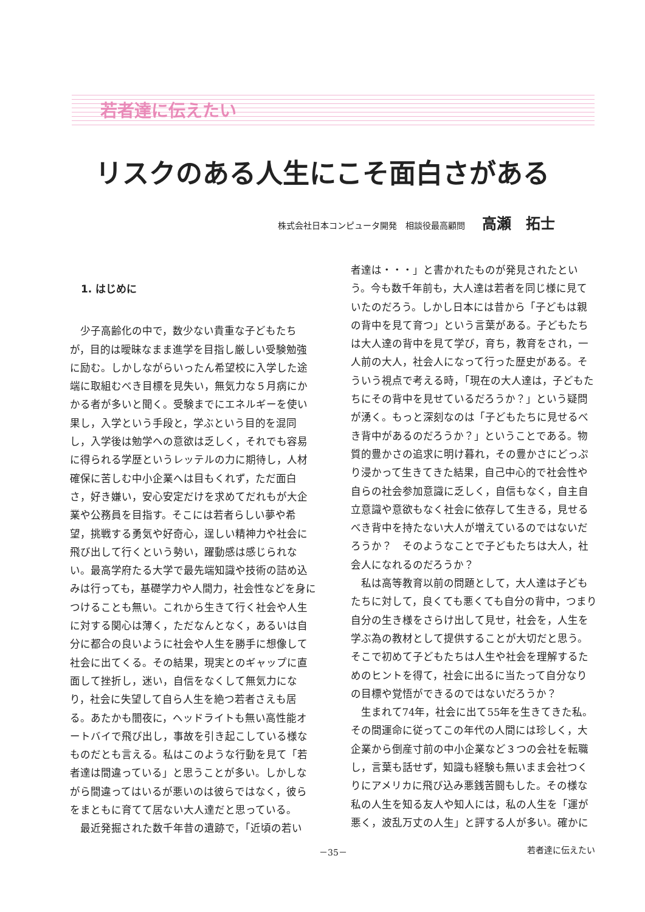若者達に伝えたい
リスクのある人生にこそ面白さがある
株式会社日本コンピュータ開発　相談役最高顧問 高瀬　拓士
1. はじめに
少子高齢化の中で，数少ない貴重な子どもたちが，目的は曖昧なまま進学を目指し厳しい受験勉強に励む。しかしながらいったん希望校に入学した途端に取組むべき目標を見失い，無気力な５月病にかかる者が多いと聞く。受験までにエネルギーを使い果し，入学という手段と，学ぶという目的を混同し，入学後は勉学への意欲は乏しく，それでも容易に得られる学歴というレッテルの力に期待し，人材確保に苦しむ中小企業へは目もくれず，ただ面白さ，好き嫌い，安心安定だけを求めてだれもが大企業や公務員を目指す。そこには若者らしい夢や希望，挑戦する勇気や好奇心，逞しい精神力や社会に飛び出して行くという勢い，躍動感は感じられない。最高学府たる大学で最先端知識や技術の詰め込みは行っても，基礎学力や人間力，社会性などを身につけることも無い。これから生きて行く社会や人生に対する関心は薄く，ただなんとなく，あるいは自分に都合の良いように社会や人生を勝手に想像して社会に出てくる。その結果，現実とのギャップに直面して挫折し，迷い，自信をなくして無気力になり，社会に失望して自ら人生を絶つ若者さえも居る。あたかも闇夜に，ヘッドライトも無い高性能オートバイで飛び出し，事故を引き起こしている様なものだとも言える。私はこのような行動を見て「若者達は間違っている」と思うことが多い。しかしながら間違ってはいるが悪いのは彼らではなく，彼らをまともに育てて居ない大人達だと思っている。
最近発掘された数千年昔の遺跡で，「近頃の若い
者達は・・・」と書かれたものが発見されたという。今も数千年前も，大人達は若者を同じ様に見ていたのだろう。しかし日本には昔から「子どもは親の背中を見て育つ」という言葉がある。子どもたちは大人達の背中を見て学び，育ち，教育をされ，一人前の大人，社会人になって行った歴史がある。そういう視点で考える時，「現在の大人達は，子どもたちにその背中を見せているだろうか？」という疑問が湧く。もっと深刻なのは「子どもたちに見せるべき背中があるのだろうか？」ということである。物質的豊かさの追求に明け暮れ，その豊かさにどっぷり浸かって生きてきた結果，自己中心的で社会性や自らの社会参加意識に乏しく，自信もなく，自主自立意識や意欲もなく社会に依存して生きる，見せるべき背中を持たない大人が増えているのではないだろうか？　そのようなことで子どもたちは大人，社会人になれるのだろうか？
私は高等教育以前の問題として，大人達は子どもたちに対して，良くても悪くても自分の背中，つまり自分の生き様をさらけ出して見せ，社会を，人生を学ぶ為の教材として提供することが大切だと思う。そこで初めて子どもたちは人生や社会を理解するためのヒントを得て，社会に出るに当たって自分なりの目標や覚悟ができるのではないだろうか？
生まれて74年，社会に出て55年を生きてきた私。その間運命に従ってこの年代の人間には珍しく，大企業から倒産寸前の中小企業など３つの会社を転職し，言葉も話せず，知識も経験も無いまま会社つくりにアメリカに飛び込み悪銭苦闘もした。その様な私の人生を知る友人や知人には，私の人生を「運が悪く，波乱万丈の人生」と評する人が多い。確かに
－35－ 若者達に伝えたい